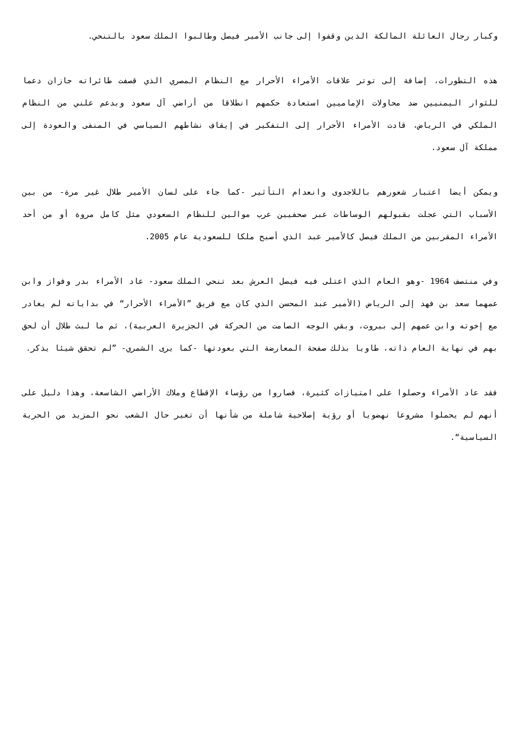وكبار رجال العائلة المالكة الذين وقفوا إلى جانب الأمير فيصل وطالبوا الملك سعود بالتنحي.
هذه التطورات، إضافة إلى توتر علاقات الأمراء الأحرار مع النظام المصري الذي قصفت طائراته جازان دعما للثوار اليمنيين ضد محاولات الإماميين استعادة حكمهم انطلاقا من أراضي آل سعود وبدعم علني من النظام الملكي في الرياض، قادت الأمراء الأحرار إلى التفكير في إيقاف نشاطهم السياسي في المنفى والعودة إلى مملكة آل سعود.
ويمكن أيضا اعتبار شعورهم باللاجدوى وانعدام التأثير -كما جاء على لسان الأمير طلال غير مرة- من بين الأسباب التي عجلت بقبولهم الوساطات عبر صحفيين عرب موالين للنظام السعودي مثل كامل مروة أو من أحد الأمراء المقربين من الملك فيصل كالأمير عبد الذي أصبح ملكا للسعودية عام 2005.
وفي منتصف 1964 -وهو العام الذي اعتلى فيه فيصل العرش بعد تنحي الملك سعود- عاد الأمراء بدر وفواز وابن عمهما سعد بن فهد إلى الرياض (الأمير عبد المحسن الذي كان مع فريق ”الأمراء الأحرار“ في بداياته لم يغادر مع إخوته وابن عمهم إلى بيروت، وبقي الوجه الصامت من الحركة في الجزيرة العربية)، ثم ما لبث طلال أن لحق بهم في نهاية العام ذاته، طاويا بذلك صفحة المعارضة التي بعودتها -كما يرى الشمري- ”لم تحقق شيئا يذكر.
فقد عاد الأمراء وحصلوا على امتيازات كثيرة، فصاروا من رؤساء الإقطاع وملاك الأراضي الشاسعة، وهذا دليل على أنهم لم يحملوا مشروعا نهضويا أو رؤية إصلاحية شاملة من شأنها أن تغير حال الشعب نحو المزيد من الحرية السياسية“.